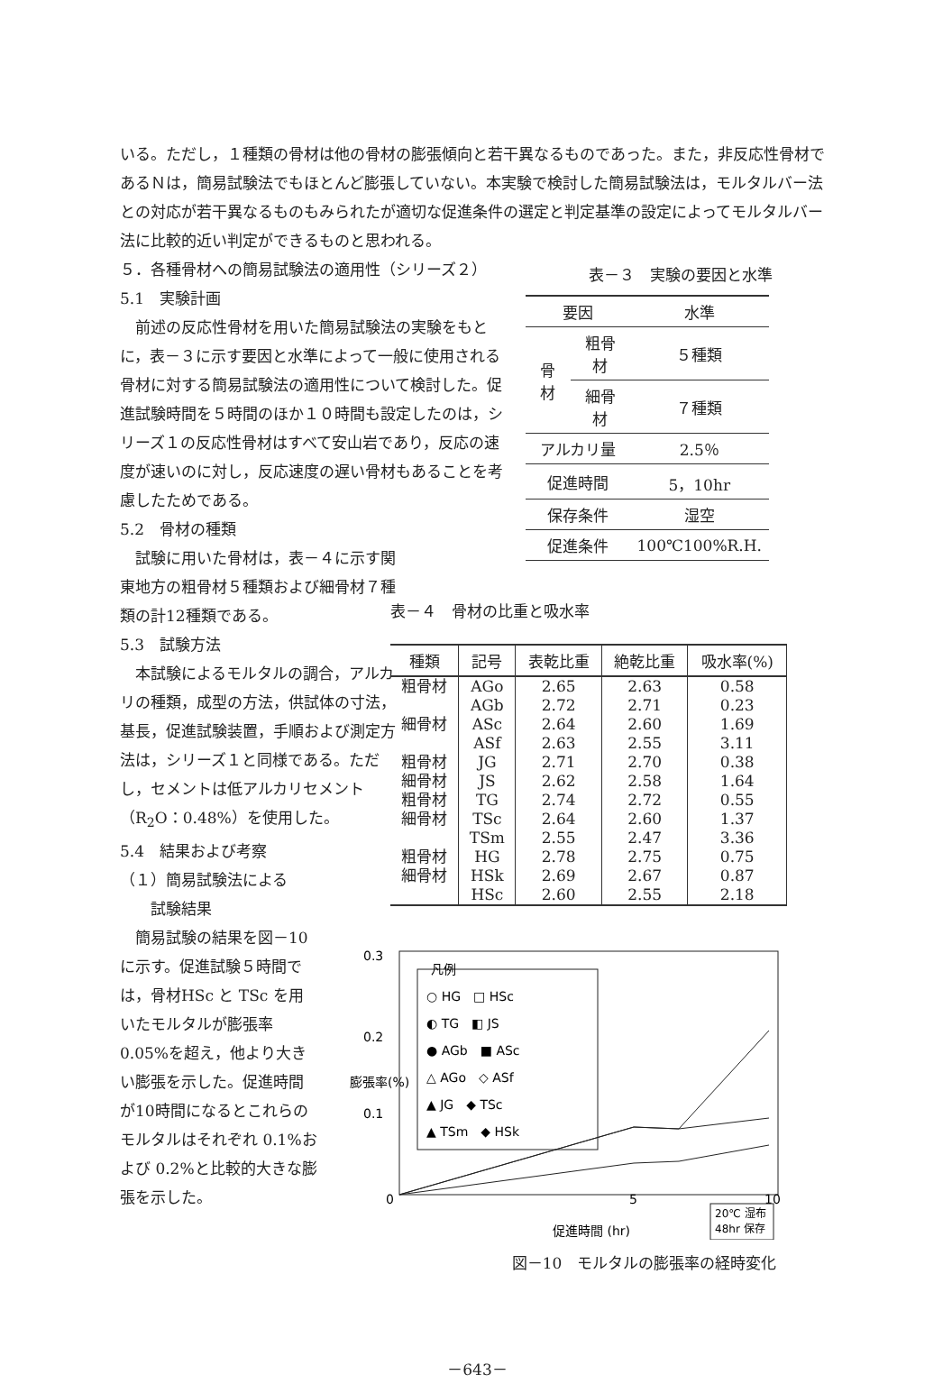いる。ただし，１種類の骨材は他の骨材の膨張傾向と若干異なるものであった。また，非反応性骨材であるＮは，簡易試験法でもほとんど膨張していない。本実験で検討した簡易試験法は，モルタルバー法との対応が若干異なるものもみられたが適切な促進条件の選定と判定基準の設定によってモルタルバー法に比較的近い判定ができるものと思われる。
５．各種骨材への簡易試験法の適用性（シリーズ２）
5.1　実験計画
　前述の反応性骨材を用いた簡易試験法の実験をもとに，表－３に示す要因と水準によって一般に使用される骨材に対する簡易試験法の適用性について検討した。促進試験時間を５時間のほか１０時間も設定したのは，シリーズ１の反応性骨材はすべて安山岩であり，反応の速度が速いのに対し，反応速度の遅い骨材もあることを考慮したためである。
5.2　骨材の種類
　試験に用いた骨材は，表－４に示す関東地方の粗骨材５種類および細骨材７種類の計12種類である。
5.3　試験方法
　本試験によるモルタルの調合，アルカリの種類，成型の方法，供試体の寸法，基長，促進試験装置，手順および測定方法は，シリーズ１と同様である。ただし，セメントは低アルカリセメント（R<sub>2</sub>O：0.48%）を使用した。
5.4　結果および考察
（１）簡易試験法による
　　試験結果
　簡易試験の結果を図－10に示す。促進試験５時間では，骨材HSc と TSc を用いたモルタルが膨張率0.05%を超え，他より大きい膨張を示した。促進時間が10時間になるとこれらのモルタルはそれぞれ 0.1%および 0.2%と比較的大きな膨張を示した。
表－３　実験の要因と水準
| 要因 | | 水準 |
| 骨材 | 粗骨材 | ５種類 |
| | 細骨材 | ７種類 |
| アルカリ量 | | 2.5％ |
| 促進時間 | | 5，10hr |
| 保存条件 | | 湿空 |
| 促進条件 | | 100℃100%R.H. |
表－４　骨材の比重と吸水率
| 種類 | 記号 | 表乾比重 | 絶乾比重 | 吸水率(%) |
| --- | --- | --- | --- | --- |
| 粗骨材 | AGo | 2.65 | 2.63 | 0.58 |
| | AGb | 2.72 | 2.71 | 0.23 |
| 細骨材 | ASc | 2.64 | 2.60 | 1.69 |
| | ASf | 2.63 | 2.55 | 3.11 |
| 粗骨材 | JG | 2.71 | 2.70 | 0.38 |
| 細骨材 | JS | 2.62 | 2.58 | 1.64 |
| 粗骨材 | TG | 2.74 | 2.72 | 0.55 |
| 細骨材 | TSc | 2.64 | 2.60 | 1.37 |
| | TSm | 2.55 | 2.47 | 3.36 |
| 粗骨材 | HG | 2.78 | 2.75 | 0.75 |
| 細骨材 | HSk | 2.69 | 2.67 | 0.87 |
| | HSc | 2.60 | 2.55 | 2.18 |
0.3
0.2
0.1
0
5
10
凡例
○ HG　□ HSc
◐ TG　◧ JS
● AGb　■ ASc
△ AGo　◇ ASf
▲ JG　◆ TSc
▲ TSm　◆ HSk
20℃ 湿布
48hr 保存
促進時間 (hr)
膨張率(%)
図－10　モルタルの膨張率の経時変化
－643－